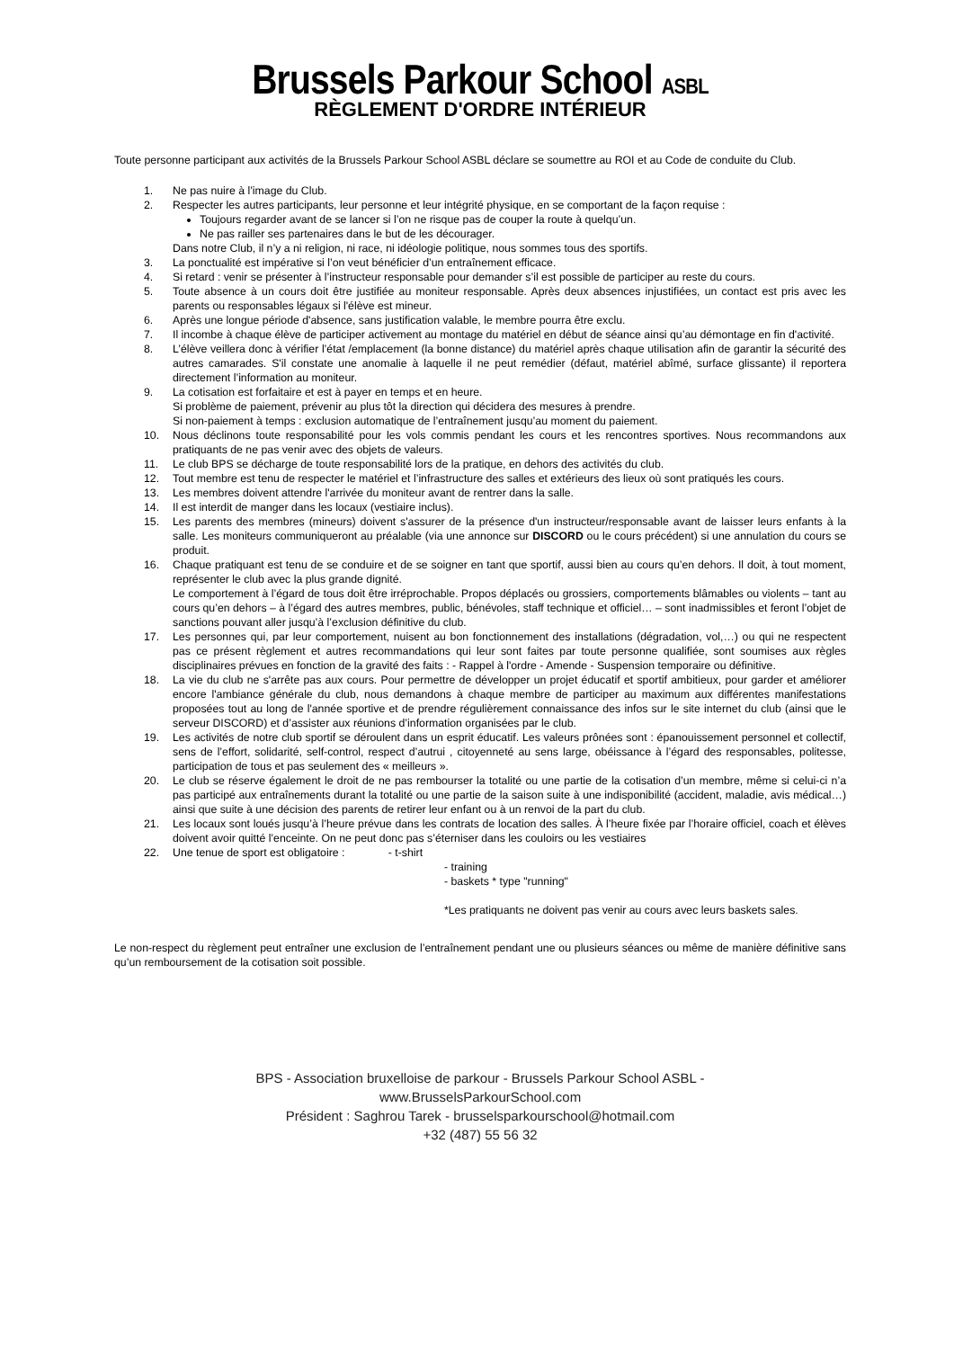Brussels Parkour School ASBL
RÈGLEMENT D'ORDRE INTÉRIEUR
Toute personne participant aux activités de la Brussels Parkour School ASBL déclare se soumettre au ROI et au Code de conduite du Club.
1. Ne pas nuire à l’image du Club.
2. Respecter les autres participants, leur personne et leur intégrité physique, en se comportant de la façon requise :
Toujours regarder avant de se lancer si l’on ne risque pas de couper la route à quelqu’un.
Ne pas railler ses partenaires dans le but de les décourager.
Dans notre Club, il n’y a ni religion, ni race, ni idéologie politique, nous sommes tous des sportifs.
3. La ponctualité est impérative si l’on veut bénéficier d’un entraînement efficace.
4. Si retard : venir se présenter à l’instructeur responsable pour demander s’il est possible de participer au reste du cours.
5. Toute absence à un cours doit être justifiée au moniteur responsable. Après deux absences injustifiées, un contact est pris avec les parents ou responsables légaux si l'élève est mineur.
6. Après une longue période d'absence, sans justification valable, le membre pourra être exclu.
7. Il incombe à chaque élève de participer activement au montage du matériel en début de séance ainsi qu’au démontage en fin d'activité.
8. L’élève veillera donc à vérifier l’état /emplacement (la bonne distance) du matériel après chaque utilisation afin de garantir la sécurité des autres camarades. S'il constate une anomalie à laquelle il ne peut remédier (défaut, matériel abîmé, surface glissante) il reportera directement l’information au moniteur.
9. La cotisation est forfaitaire et est à payer en temps et en heure.
Si problème de paiement, prévenir au plus tôt la direction qui décidera des mesures à prendre.
Si non-paiement à temps : exclusion automatique de l’entraînement jusqu’au moment du paiement.
10. Nous déclinons toute responsabilité pour les vols commis pendant les cours et les rencontres sportives. Nous recommandons aux pratiquants de ne pas venir avec des objets de valeurs.
11. Le club BPS se décharge de toute responsabilité lors de la pratique, en dehors des activités du club.
12. Tout membre est tenu de respecter le matériel et l’infrastructure des salles et extérieurs des lieux où sont pratiqués les cours.
13. Les membres doivent attendre l'arrivée du moniteur avant de rentrer dans la salle.
14. Il est interdit de manger dans les locaux (vestiaire inclus).
15. Les parents des membres (mineurs) doivent s'assurer de la présence d'un instructeur/responsable avant de laisser leurs enfants à la salle. Les moniteurs communiqueront au préalable (via une annonce sur DISCORD ou le cours précédent) si une annulation du cours se produit.
16. Chaque pratiquant est tenu de se conduire et de se soigner en tant que sportif, aussi bien au cours qu’en dehors. Il doit, à tout moment, représenter le club avec la plus grande dignité.
Le comportement à l’égard de tous doit être irréprochable. Propos déplacés ou grossiers, comportements blâmables ou violents – tant au cours qu’en dehors – à l’égard des autres membres, public, bénévoles, staff technique et officiel… – sont inadmissibles et feront l’objet de sanctions pouvant aller jusqu’à l’exclusion définitive du club.
17. Les personnes qui, par leur comportement, nuisent au bon fonctionnement des installations (dégradation, vol,…) ou qui ne respectent pas ce présent règlement et autres recommandations qui leur sont faites par toute personne qualifiée, sont soumises aux règles disciplinaires prévues en fonction de la gravité des faits : - Rappel à l'ordre - Amende - Suspension temporaire ou définitive.
18. La vie du club ne s'arrête pas aux cours. Pour permettre de développer un projet éducatif et sportif ambitieux, pour garder et améliorer encore l'ambiance générale du club, nous demandons à chaque membre de participer au maximum aux différentes manifestations proposées tout au long de l'année sportive et de prendre régulièrement connaissance des infos sur le site internet du club (ainsi que le serveur DISCORD) et d’assister aux réunions d’information organisées par le club.
19. Les activités de notre club sportif se déroulent dans un esprit éducatif. Les valeurs prônées sont : épanouissement personnel et collectif, sens de l’effort, solidarité, self-control, respect d’autrui , citoyenneté au sens large, obéissance à l’égard des responsables, politesse, participation de tous et pas seulement des « meilleurs ».
20. Le club se réserve également le droit de ne pas rembourser la totalité ou une partie de la cotisation d’un membre, même si celui-ci n’a pas participé aux entraînements durant la totalité ou une partie de la saison suite à une indisponibilité (accident, maladie, avis médical…) ainsi que suite à une décision des parents de retirer leur enfant ou à un renvoi de la part du club.
21. Les locaux sont loués jusqu’à l’heure prévue dans les contrats de location des salles. À l’heure fixée par l’horaire officiel, coach et élèves doivent avoir quitté l’enceinte. On ne peut donc pas s’éterniser dans les couloirs ou les vestiaires
22. Une tenue de sport est obligatoire : - t-shirt
- training
- baskets * type "running"
*Les pratiquants ne doivent pas venir au cours avec leurs baskets sales.
Le non-respect du règlement peut entraîner une exclusion de l’entraînement pendant une ou plusieurs séances ou même de manière définitive sans qu’un remboursement de la cotisation soit possible.
BPS - Association bruxelloise de parkour - Brussels Parkour School ASBL -
www.BrusselsParkourSchool.com
Président : Saghrou Tarek - brusselsparkourschool@hotmail.com
+32 (487) 55 56 32